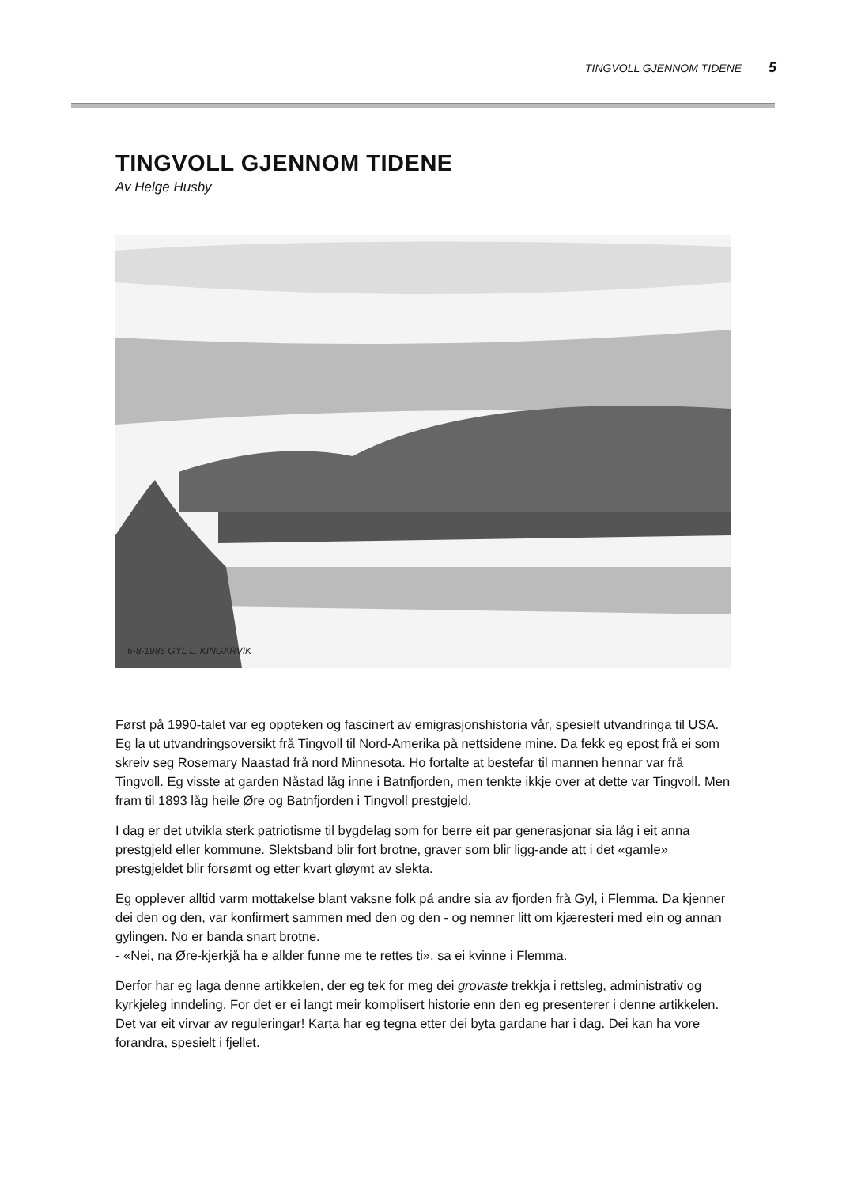TINGVOLL GJENNOM TIDENE 5
TINGVOLL GJENNOM TIDENE
Av Helge Husby
6-8-1986 GYL L. KINGARVIK
Først på 1990-talet var eg oppteken og fascinert av emigrasjonshistoria vår, spesielt utvandringa til USA. Eg la ut utvandringsoversikt frå Tingvoll til Nord-Amerika på nettsidene mine. Da fekk eg epost frå ei som skreiv seg Rosemary Naastad frå nord Minnesota. Ho fortalte at bestefar til mannen hennar var frå Tingvoll. Eg visste at garden Nåstad låg inne i Batnfjorden, men tenkte ikkje over at dette var Tingvoll. Men fram til 1893 låg heile Øre og Batnfjorden i Tingvoll prestgjeld.
I dag er det utvikla sterk patriotisme til bygdelag som for berre eit par generasjonar sia låg i eit anna prestgjeld eller kommune. Slektsband blir fort brotne, graver som blir ligg-ande att i det «gamle» prestgjeldet blir forsømt og etter kvart gløymt av slekta.
Eg opplever alltid varm mottakelse blant vaksne folk på andre sia av fjorden frå Gyl, i Flemma. Da kjenner dei den og den, var konfirmert sammen med den og den - og nemner litt om kjæresteri med ein og annan gylingen. No er banda snart brotne.
- «Nei, na Øre-kjerkjå ha e allder funne me te rettes ti», sa ei kvinne i Flemma.
Derfor har eg laga denne artikkelen, der eg tek for meg dei grovaste trekkja i rettsleg, administrativ og kyrkjeleg inndeling. For det er ei langt meir komplisert historie enn den eg presenterer i denne artikkelen. Det var eit virvar av reguleringar! Karta har eg tegna etter dei byta gardane har i dag. Dei kan ha vore forandra, spesielt i fjellet.